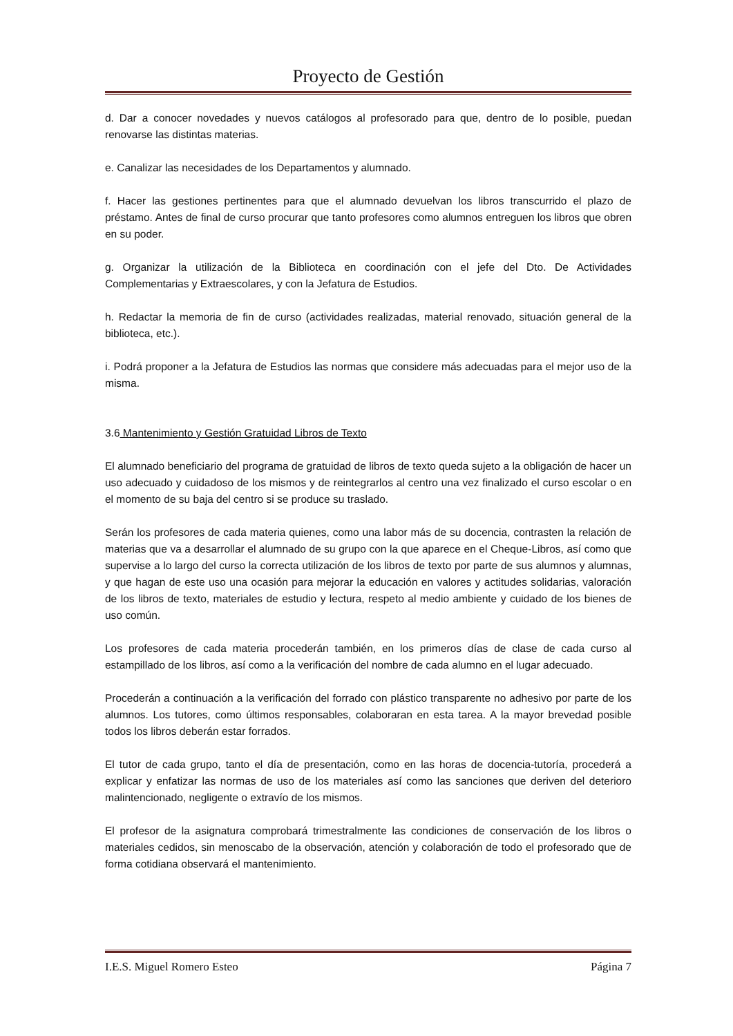Proyecto de Gestión
d. Dar a conocer novedades y nuevos catálogos al profesorado para que, dentro de lo posible, puedan renovarse las distintas materias.
e. Canalizar las necesidades de los Departamentos y alumnado.
f. Hacer las gestiones pertinentes para que el alumnado devuelvan los libros transcurrido el plazo de préstamo. Antes de final de curso procurar que tanto profesores como alumnos entreguen los libros que obren en su poder.
g. Organizar la utilización de la Biblioteca en coordinación con el jefe del Dto. De Actividades Complementarias y Extraescolares, y con la Jefatura de Estudios.
h. Redactar la memoria de fin de curso (actividades realizadas, material renovado, situación general de la biblioteca, etc.).
i. Podrá proponer a la Jefatura de Estudios las normas que considere más adecuadas para el mejor uso de la misma.
3.6 Mantenimiento y Gestión Gratuidad Libros de Texto
El alumnado beneficiario del programa de gratuidad de libros de texto queda sujeto a la obligación de hacer un uso adecuado y cuidadoso de los mismos y de reintegrarlos al centro una vez finalizado el curso escolar o en el momento de su baja del centro si se produce su traslado.
Serán los profesores de cada materia quienes, como una labor más de su docencia, contrasten la relación de materias que va a desarrollar el alumnado de su grupo con la que aparece en el Cheque-Libros, así como que supervise a lo largo del curso la correcta utilización de los libros de texto por parte de sus alumnos y alumnas, y que hagan de este uso una ocasión para mejorar la educación en valores y actitudes solidarias, valoración de los libros de texto, materiales de estudio y lectura, respeto al medio ambiente y cuidado de los bienes de uso común.
Los profesores de cada materia procederán también, en los primeros días de clase de cada curso al estampillado de los libros, así como a la verificación del nombre de cada alumno en el lugar adecuado.
Procederán a continuación a la verificación del forrado con plástico transparente no adhesivo por parte de los alumnos. Los tutores, como últimos responsables, colaboraran en esta tarea. A la mayor brevedad posible todos los libros deberán estar forrados.
El tutor de cada grupo, tanto el día de presentación, como en las horas de docencia-tutoría, procederá a explicar y enfatizar las normas de uso de los materiales así como las sanciones que deriven del deterioro malintencionado, negligente o extravío de los mismos.
El profesor de la asignatura comprobará trimestralmente las condiciones de conservación de los libros o materiales cedidos, sin menoscabo de la observación, atención y colaboración de todo el profesorado que de forma cotidiana observará el mantenimiento.
I.E.S. Miguel Romero Esteo Página 7